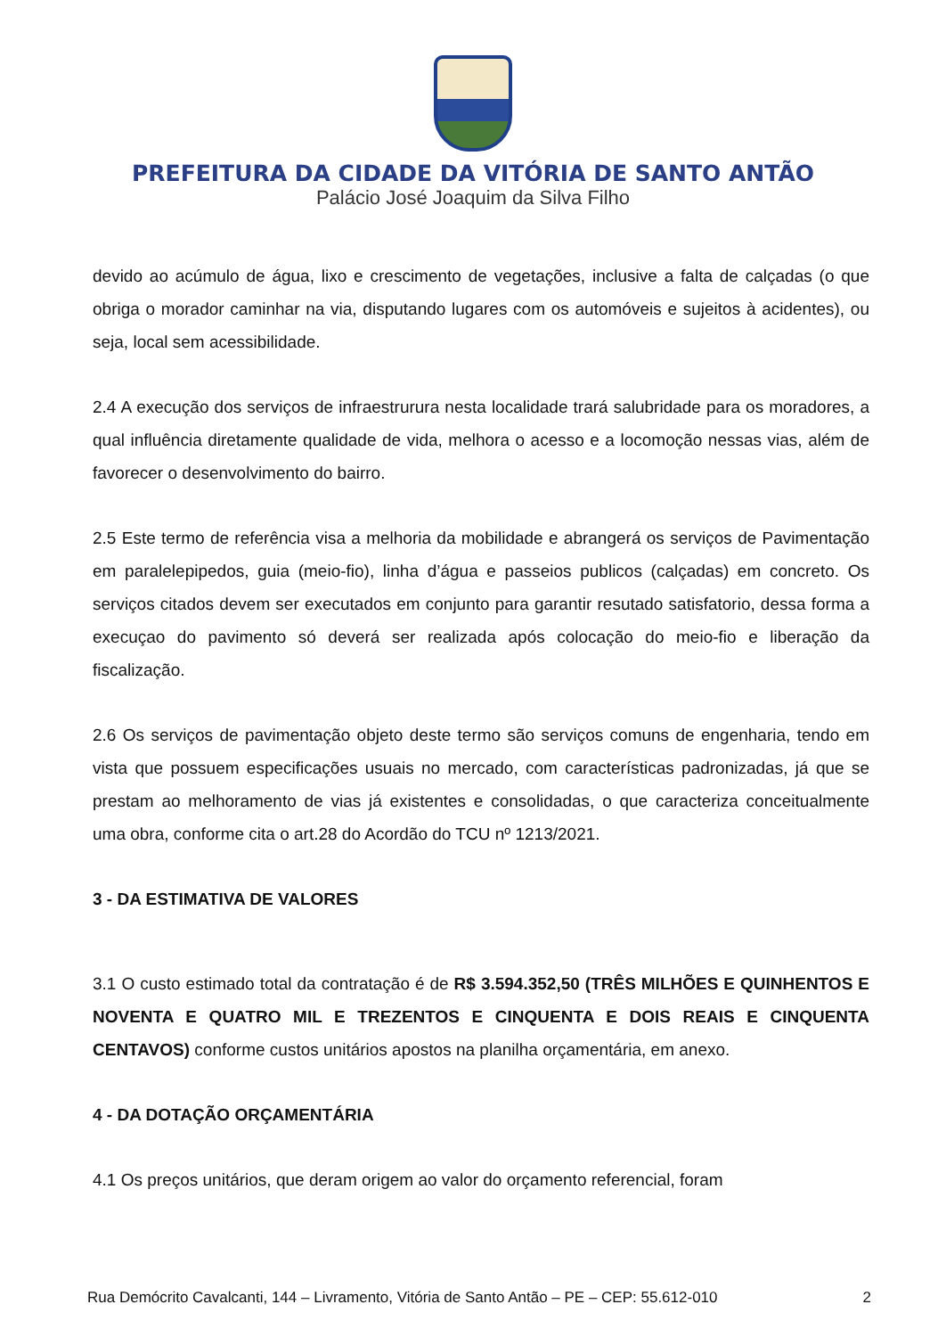PREFEITURA DA CIDADE DA VITÓRIA DE SANTO ANTÃO
Palácio José Joaquim da Silva Filho
devido ao acúmulo de água, lixo e crescimento de vegetações, inclusive a falta de calçadas (o que obriga o morador caminhar na via, disputando lugares com os automóveis e sujeitos à acidentes), ou seja, local sem acessibilidade.
2.4 A execução dos serviços de infraestrurura nesta localidade trará salubridade para os moradores, a qual influência diretamente qualidade de vida, melhora o acesso e a locomoção nessas vias, além de favorecer o desenvolvimento do bairro.
2.5 Este termo de referência visa a melhoria da mobilidade e abrangerá os serviços de Pavimentação em paralelepipedos, guia (meio-fio), linha d’água e passeios publicos (calçadas) em concreto. Os serviços citados devem ser executados em conjunto para garantir resutado satisfatorio, dessa forma a execuçao do pavimento só deverá ser realizada após colocação do meio-fio e liberação da fiscalização.
2.6 Os serviços de pavimentação objeto deste termo são serviços comuns de engenharia, tendo em vista que possuem especificações usuais no mercado, com características padronizadas, já que se prestam ao melhoramento de vias já existentes e consolidadas, o que caracteriza conceitualmente uma obra, conforme cita o art.28 do Acordão do TCU nº 1213/2021.
3 - DA ESTIMATIVA DE VALORES
3.1 O custo estimado total da contratação é de R$ 3.594.352,50 (TRÊS MILHÕES E QUINHENTOS E NOVENTA E QUATRO MIL E TREZENTOS E CINQUENTA E DOIS REAIS E CINQUENTA CENTAVOS) conforme custos unitários apostos na planilha orçamentária, em anexo.
4 - DA DOTAÇÃO ORÇAMENTÁRIA
4.1 Os preços unitários, que deram origem ao valor do orçamento referencial, foram
Rua Demócrito Cavalcanti, 144 – Livramento, Vitória de Santo Antão – PE – CEP: 55.612-010 2